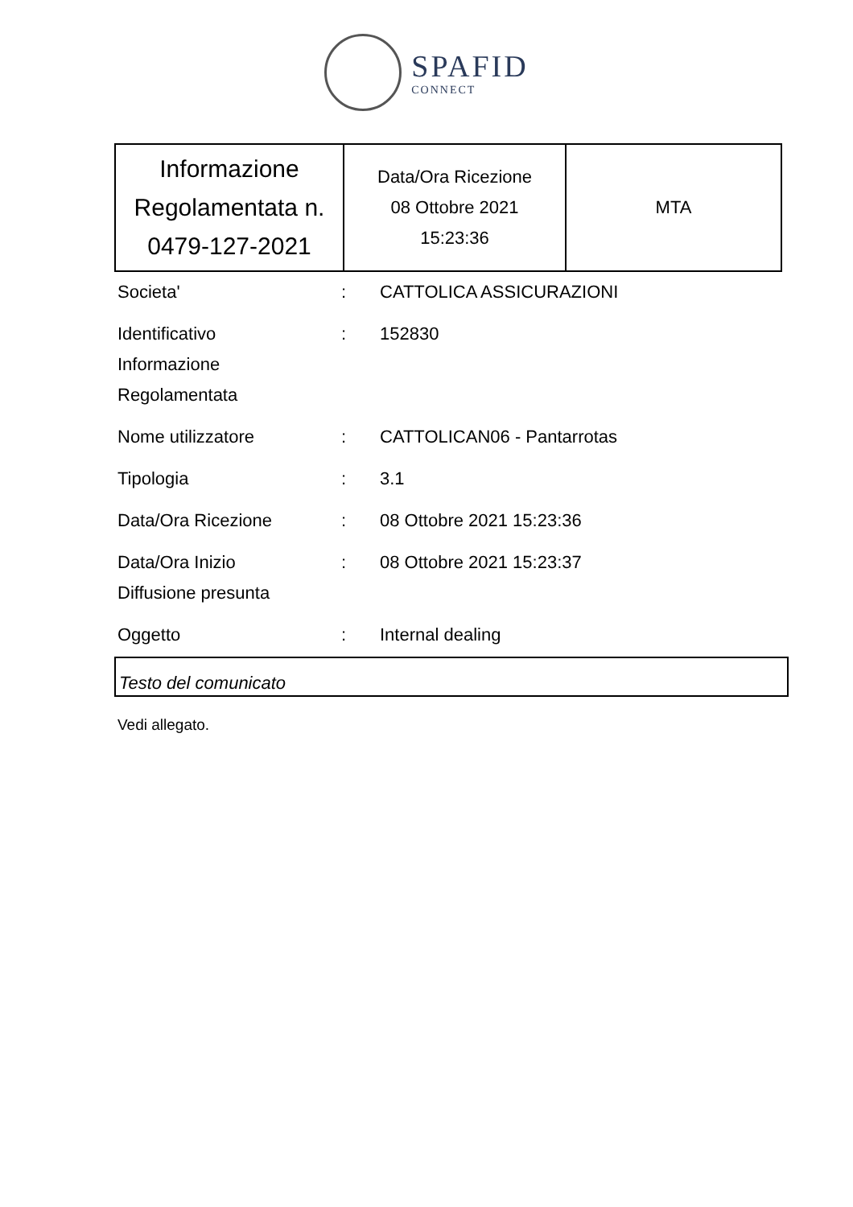SPAFID
CONNECT
| Informazione Regolamentata n. 0479-127-2021 | Data/Ora Ricezione 08 Ottobre 2021 15:23:36 | MTA |
| Societa' | : | CATTOLICA ASSICURAZIONI |
| Identificativo Informazione Regolamentata | : | 152830 |
| Nome utilizzatore | : | CATTOLICAN06 - Pantarrotas |
| Tipologia | : | 3.1 |
| Data/Ora Ricezione | : | 08 Ottobre 2021 15:23:36 |
| Data/Ora Inizio Diffusione presunta | : | 08 Ottobre 2021 15:23:37 |
| Oggetto | : | Internal dealing |
Testo del comunicato
Vedi allegato.